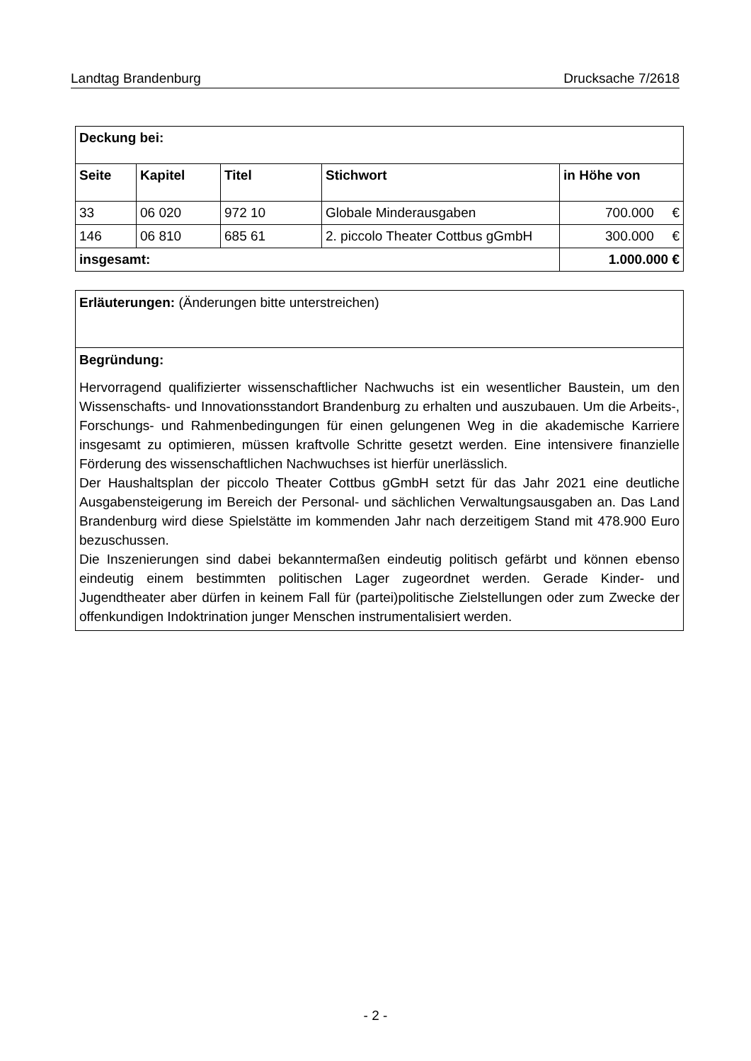Landtag Brandenburg Drucksache 7/2618
| Deckung bei: | | | | | |
| --- | --- | --- | --- | --- | --- |
| Seite | Kapitel | Titel | Stichwort | in Höhe von | |
| 33 | 06 020 | 972 10 | Globale Minderausgaben | 700.000 | € |
| 146 | 06 810 | 685 61 | 2. piccolo Theater Cottbus gGmbH | 300.000 | € |
| insgesamt: | | | | 1.000.000 € | |
Erläuterungen: (Änderungen bitte unterstreichen)
Begründung:
Hervorragend qualifizierter wissenschaftlicher Nachwuchs ist ein wesentlicher Baustein, um den Wissenschafts- und Innovationsstandort Brandenburg zu erhalten und auszubauen. Um die Arbeits-, Forschungs- und Rahmenbedingungen für einen gelungenen Weg in die akademische Karriere insgesamt zu optimieren, müssen kraftvolle Schritte gesetzt werden. Eine intensivere finanzielle Förderung des wissenschaftlichen Nachwuchses ist hierfür unerlässlich.
Der Haushaltsplan der piccolo Theater Cottbus gGmbH setzt für das Jahr 2021 eine deutliche Ausgabensteigerung im Bereich der Personal- und sächlichen Verwaltungsausgaben an. Das Land Brandenburg wird diese Spielstätte im kommenden Jahr nach derzeitigem Stand mit 478.900 Euro bezuschussen.
Die Inszenierungen sind dabei bekanntermaßen eindeutig politisch gefärbt und können ebenso eindeutig einem bestimmten politischen Lager zugeordnet werden. Gerade Kinder- und Jugendtheater aber dürfen in keinem Fall für (partei)politische Zielstellungen oder zum Zwecke der offenkundigen Indoktrination junger Menschen instrumentalisiert werden.
- 2 -